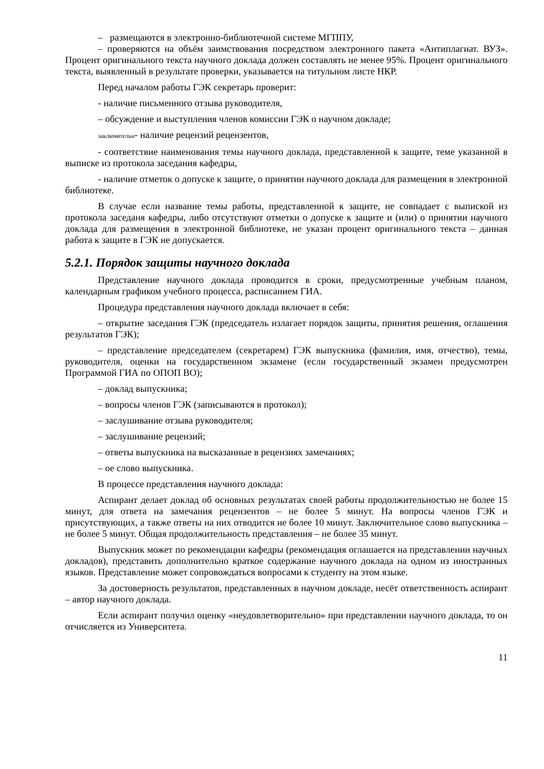– размещаются в электронно-библиотечной системе МГППУ,
– проверяются на объём заимствования посредством электронного пакета «Антиплагиат. ВУЗ». Процент оригинального текста научного доклада должен составлять не менее 95%. Процент оригинального текста, выявленный в результате проверки, указывается на титульном листе НКР.
Перед началом работы ГЭК секретарь проверит:
- наличие письменного отзыва руководителя,
– обсуждение и выступления членов комиссии ГЭК о научном докладе;
заключительн- наличие рецензий рецензентов,
- соответствие наименования темы научного доклада, представленной к защите, теме указанной в выписке из протокола заседания кафедры,
- наличие отметок о допуске к защите, о принятии научного доклада для размещения в электронной библиотеке.
В случае если название темы работы, представленной к защите, не совпадает с выпиской из протокола заседаня кафедры, либо отсутствуют отметки о допуске к защите и (или) о принятии научного доклада для размещения в электронной библиотеке, не указан процент оригинального текста – данная работа к защите в ГЭК не допускается.
5.2.1. Порядок защиты научного доклада
Представление научного доклада проводится в сроки, предусмотренные учебным планом, календарным графиком учебного процесса, расписанием ГИА.
Процедура представления научного доклада включает в себя:
– открытие заседания ГЭК (председатель излагает порядок защиты, принятия решения, оглашения результатов ГЭК);
– представление председателем (секретарем) ГЭК выпускника (фамилия, имя, отчество), темы, руководителя, оценки на государственном экзамене (если государственный экзамен предусмотрен Программой ГИА по ОПОП ВО);
– доклад выпускника;
– вопросы членов ГЭК (записываются в протокол);
– заслушивание отзыва руководителя;
– заслушивание рецензий;
– ответы выпускника на высказанные в рецензиях замечаниях;
– ое слово выпускника.
В процессе представления научного доклада:
Аспирант делает доклад об основных результатах своей работы продолжительностью не более 15 минут, для ответа на замечания рецензентов – не более 5 минут. На вопросы членов ГЭК и присутствующих, а также ответы на них отводится не более 10 минут. Заключительное слово выпускника – не более 5 минут. Общая продолжительность представления – не более 35 минут.
Выпускник может по рекомендации кафедры (рекомендация оглашается на представлении научных докладов), представить дополнительно краткое содержание научного доклада на одном из иностранных языков. Представление может сопровождаться вопросами к студенту на этом языке.
За достоверность результатов, представленных в научном докладе, несёт ответственность аспирант – автор научного доклада.
Если аспирант получил оценку «неудовлетворительно» при представлении научного доклада, то он отчисляется из Университета.
11